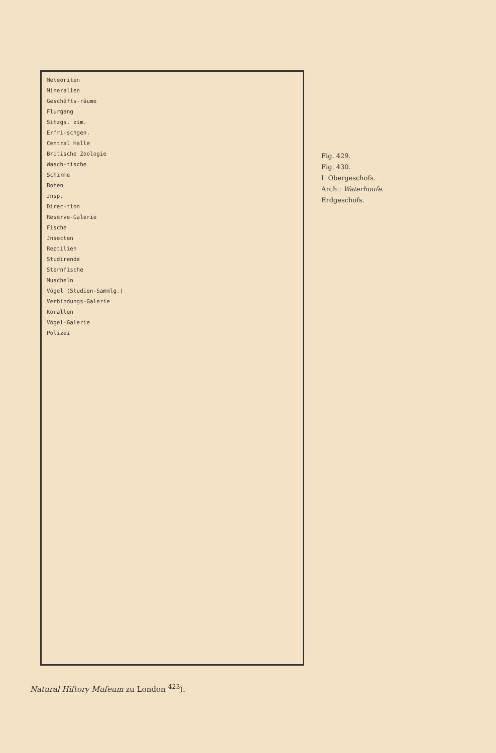Fig. 429.
Fig. 430.
I. Obergeschofs.
Arch.: Waterhoufe.
Erdgeschofs.
Meteoriten
Mineralien
Geschäfts-räume
Flurgang
Sitzgs. zim.
Erfri-schgen.
Central Halle
Britische Zoologie
Wasch-tische
Schirme
Boten
Jnsp.
Direc-tion
Reserve-Galerie
Fische
Jnsecten
Reptilien
Studirende
Sternfische
Muscheln
Vögel (Studien-Sammlg.)
Verbindungs-Galerie
Korallen
Vögel-Galerie
Polizei
Natural Hiftory Mufeum zu London <sup>423</sup>).